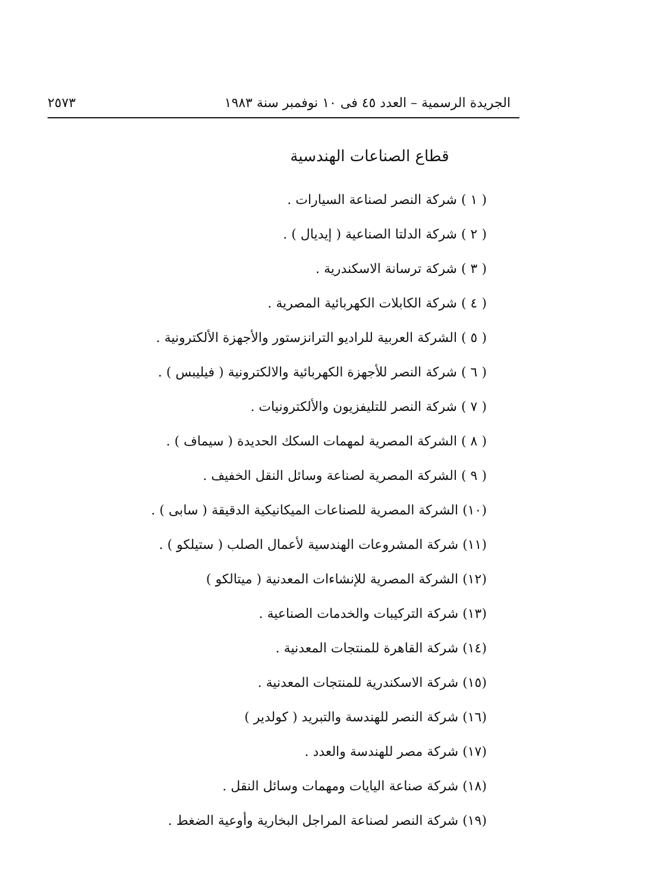الجريدة الرسمية – العدد ٤٥ فى ١٠ نوفمبر سنة ١٩٨٣ ٢٥٧٣
قطاع الصناعات الهندسية
( ١ ) شركة النصر لصناعة السيارات .
( ٢ ) شركة الدلتا الصناعية ( إيديال ) .
( ٣ ) شركة ترسانة الاسكندرية .
( ٤ ) شركة الكابلات الكهربائية المصرية .
( ٥ ) الشركة العربية للراديو الترانزستور والأجهزة الألكترونية .
( ٦ ) شركة النصر للأجهزة الكهربائية والالكترونية ( فيليبس ) .
( ٧ ) شركة النصر للتليفزيون والألكترونيات .
( ٨ ) الشركة المصرية لمهمات السكك الحديدة ( سيماف ) .
( ٩ ) الشركة المصرية لصناعة وسائل النقل الخفيف .
(١٠) الشركة المصرية للصناعات الميكانيكية الدقيقة ( سابى ) .
(١١) شركة المشروعات الهندسية لأعمال الصلب ( ستيلكو ) .
(١٢) الشركة المصرية للإنشاءات المعدنية ( ميتالكو )
(١٣) شركة التركيبات والخدمات الصناعية .
(١٤) شركة القاهرة للمنتجات المعدنية .
(١٥) شركة الاسكندرية للمنتجات المعدنية .
(١٦) شركة النصر للهندسة والتبريد ( كولدير )
(١٧) شركة مصر للهندسة والعدد .
(١٨) شركة صناعة اليايات ومهمات وسائل النقل .
(١٩) شركة النصر لصناعة المراجل البخارية وأوعية الضغط .